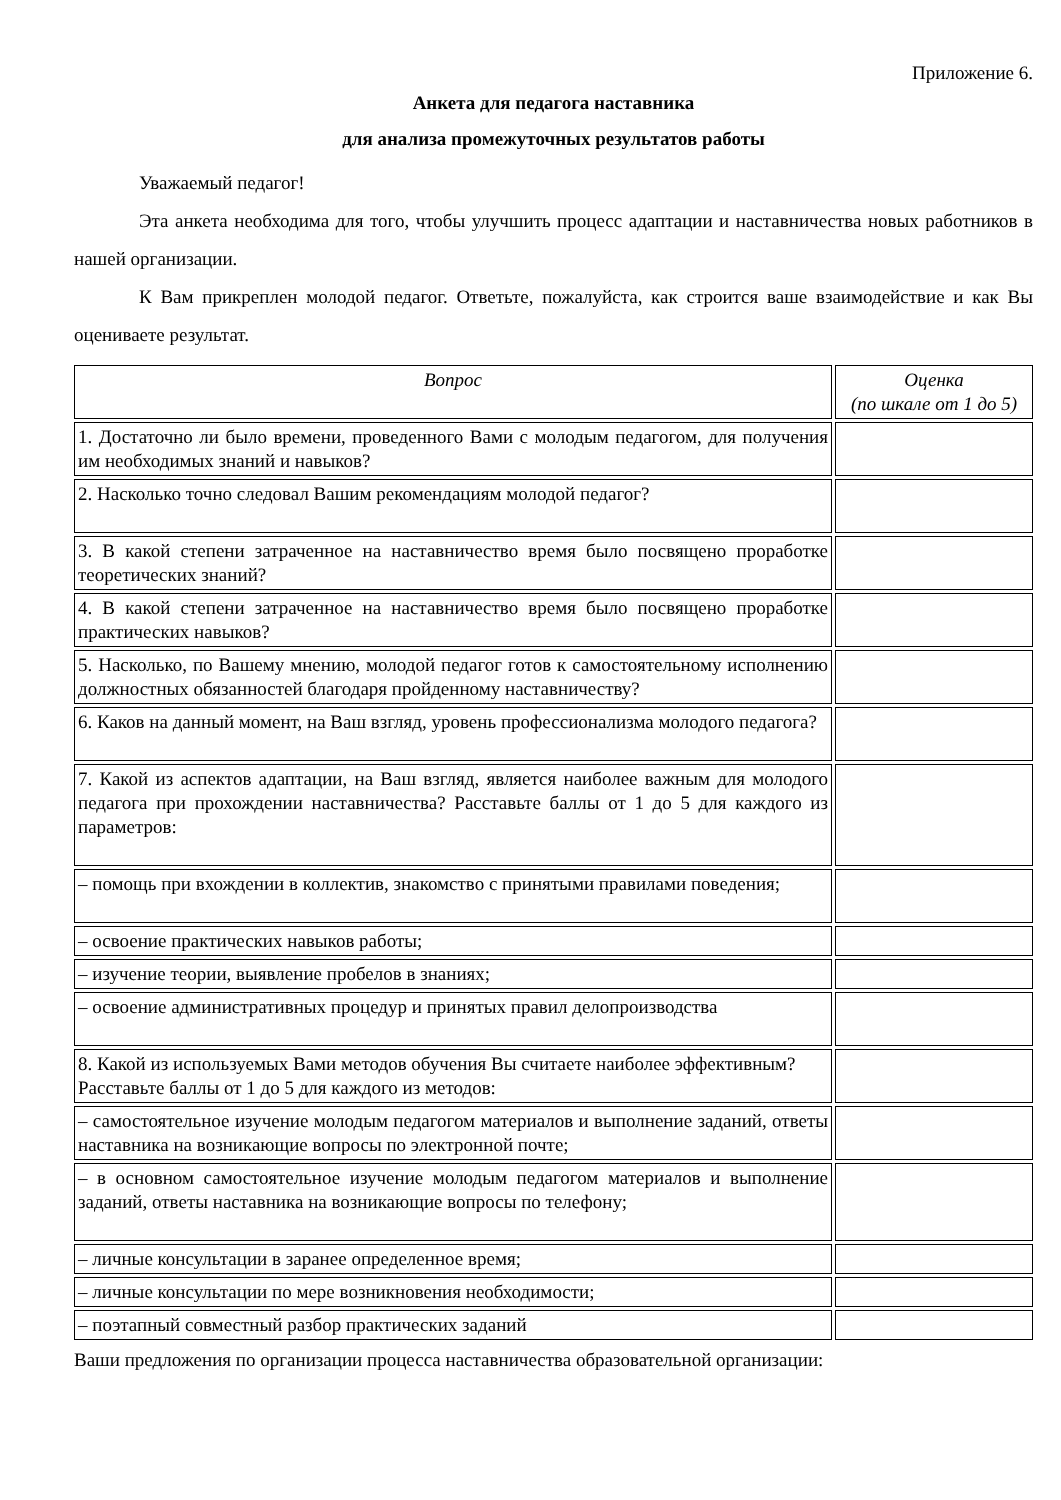Приложение 6.
Анкета для педагога наставника
для анализа промежуточных результатов работы
Уважаемый педагог!
Эта анкета необходима для того, чтобы улучшить процесс адаптации и наставничества новых работников в нашей организации.
К Вам прикреплен молодой педагог. Ответьте, пожалуйста, как строится ваше взаимодействие и как Вы оцениваете результат.
| Вопрос | Оценка (по шкале от 1 до 5) |
| --- | --- |
| 1. Достаточно ли было времени, проведенного Вами с молодым педагогом, для получения им необходимых знаний и навыков? | |
| 2. Насколько точно следовал Вашим рекомендациям молодой педагог? | |
| 3. В какой степени затраченное на наставничество время было посвящено проработке теоретических знаний? | |
| 4. В какой степени затраченное на наставничество время было посвящено проработке практических навыков? | |
| 5. Насколько, по Вашему мнению, молодой педагог готов к самостоятельному исполнению должностных обязанностей благодаря пройденному наставничеству? | |
| 6. Каков на данный момент, на Ваш взгляд, уровень профессионализма молодого педагога? | |
| 7. Какой из аспектов адаптации, на Ваш взгляд, является наиболее важным для молодого педагога при прохождении наставничества? Расставьте баллы от 1 до 5 для каждого из параметров: | |
| – помощь при вхождении в коллектив, знакомство с принятыми правилами поведения; | |
| – освоение практических навыков работы; | |
| – изучение теории, выявление пробелов в знаниях; | |
| – освоение административных процедур и принятых правил делопроизводства | |
| 8. Какой из используемых Вами методов обучения Вы считаете наиболее эффективным? Расставьте баллы от 1 до 5 для каждого из методов: | |
| – самостоятельное изучение молодым педагогом материалов и выполнение заданий, ответы наставника на возникающие вопросы по электронной почте; | |
| – в основном самостоятельное изучение молодым педагогом материалов и выполнение заданий, ответы наставника на возникающие вопросы по телефону; | |
| – личные консультации в заранее определенное время; | |
| – личные консультации по мере возникновения необходимости; | |
| – поэтапный совместный разбор практических заданий | |
Ваши предложения по организации процесса наставничества образовательной организации: